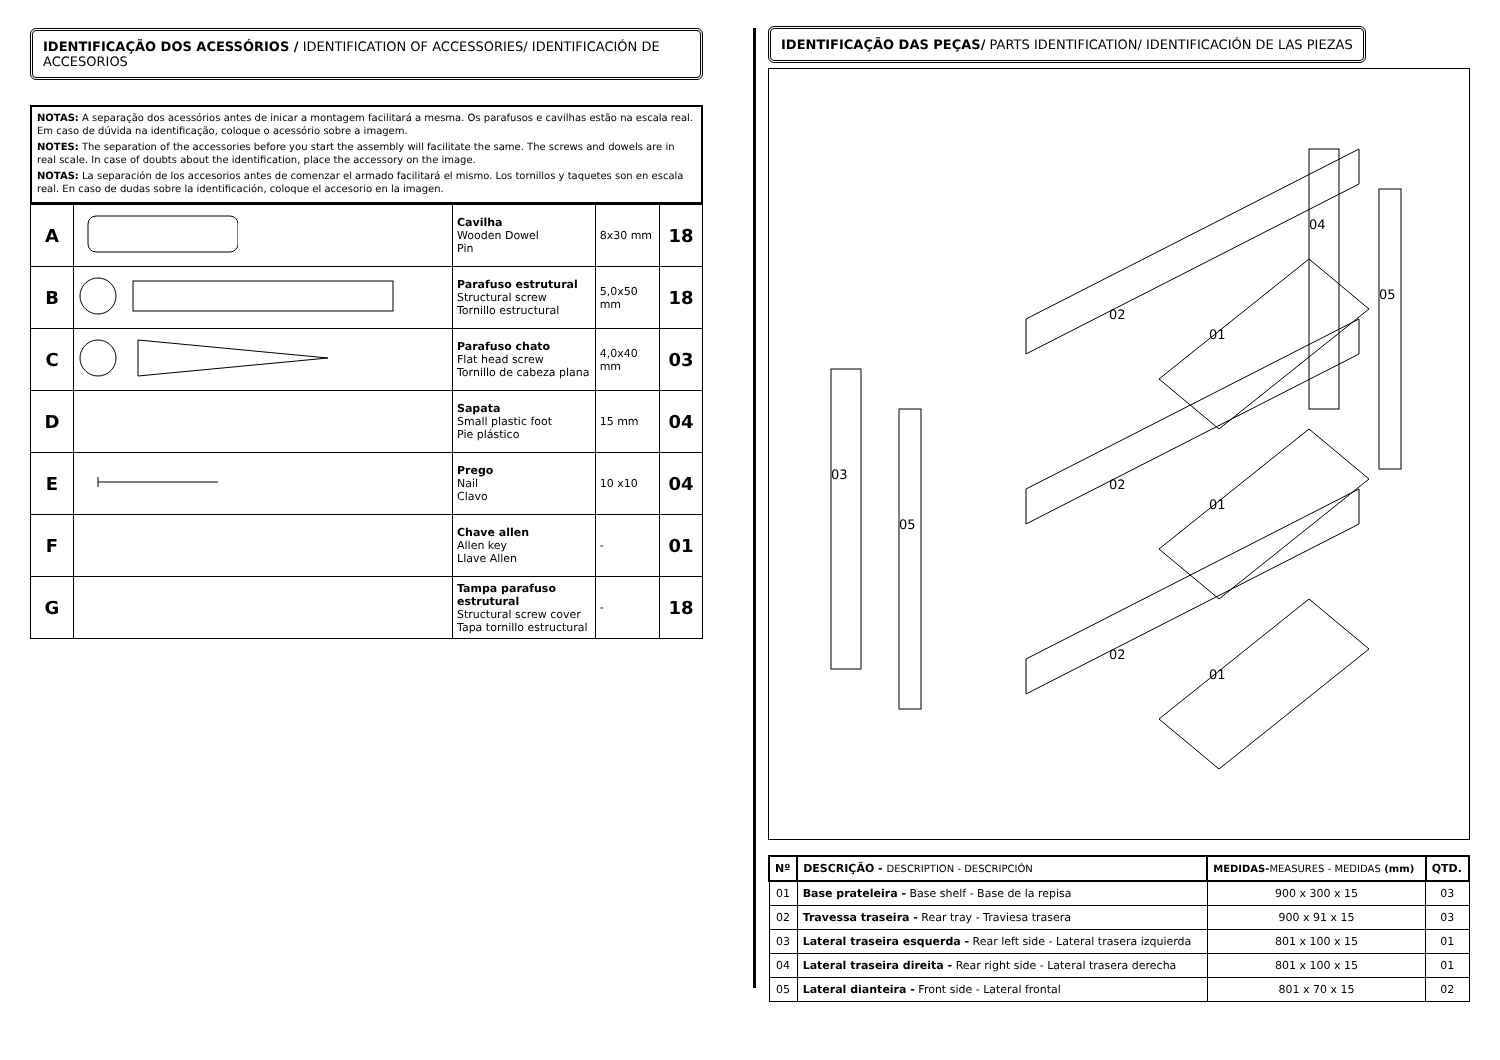IDENTIFICAÇÃO DOS ACESSÓRIOS / IDENTIFICATION OF ACCESSORIES/ IDENTIFICACIÓN DE ACCESORIOS
NOTAS: A separação dos acessórios antes de inicar a montagem facilitará a mesma. Os parafusos e cavilhas estão na escala real. Em caso de dúvida na identificação, coloque o acessório sobre a imagem.
NOTES: The separation of the accessories before you start the assembly will facilitate the same. The screws and dowels are in real scale. In case of doubts about the identification, place the accessory on the image.
NOTAS: La separación de los accesorios antes de comenzar el armado facilitará el mismo. Los tornillos y taquetes son en escala real. En caso de dudas sobre la identificación, coloque el accesorio en la imagen.
| A | | Cavilha Wooden Dowel Pin | 8x30 mm | 18 |
| B | | Parafuso estrutural Structural screw Tornillo estructural | 5,0x50 mm | 18 |
| C | | Parafuso chato Flat head screw Tornillo de cabeza plana | 4,0x40 mm | 03 |
| D | | Sapata Small plastic foot Pie plástico | 15 mm | 04 |
| E | | Prego Nail Clavo | 10 x10 | 04 |
| F | | Chave allen Allen key Llave Allen | - | 01 |
| G | | Tampa parafuso estrutural Structural screw cover Tapa tornillo estructural | - | 18 |
IDENTIFICAÇÃO DAS PEÇAS/ PARTS IDENTIFICATION/ IDENTIFICACIÓN DE LAS PIEZAS
02
02
02
01
01
01
03
05
04
05
| Nº | DESCRIÇÃO - DESCRIPTION - DESCRIPCIÓN | MEDIDAS- MEASURES - MEDIDAS (mm) | QTD. |
| --- | --- | --- | --- |
| 01 | Base prateleira - Base shelf - Base de la repisa | 900 x 300 x 15 | 03 |
| 02 | Travessa traseira - Rear tray - Traviesa trasera | 900 x 91 x 15 | 03 |
| 03 | Lateral traseira esquerda - Rear left side - Lateral trasera izquierda | 801 x 100 x 15 | 01 |
| 04 | Lateral traseira direita - Rear right side - Lateral trasera derecha | 801 x 100 x 15 | 01 |
| 05 | Lateral dianteira - Front side - Lateral frontal | 801 x 70 x 15 | 02 |